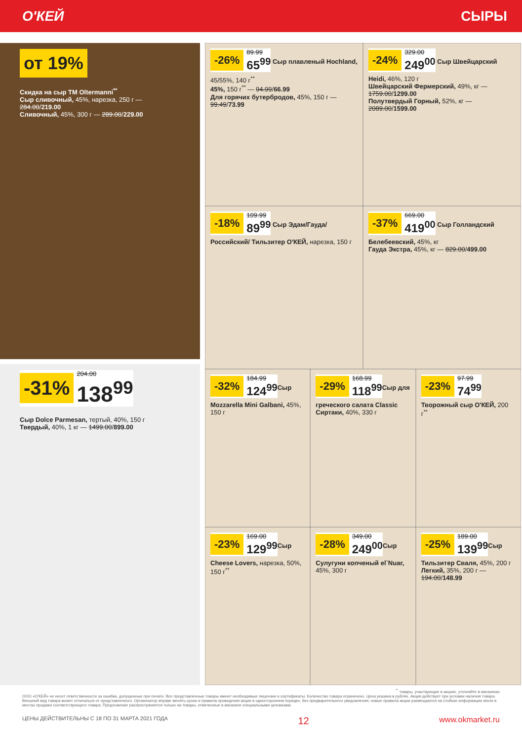О'КЕЙ СЫРЫ
от 19%
Скидка на сыр ТМ Oltermanni<sup>**</sup>
Сыр сливочный, 45%, нарезка, 250 г — 284.00/219.00
Сливочный, 45%, 300 г — 289.00/229.00
-31% 204.00
138<sup>99</sup>
Сыр Dolce Parmesan, тертый, 40%, 150 г
Твердый, 40%, 1 кг — 1499.00/899.00
-26% 89.99
65<sup>99</sup>
Сыр плавленый Hochland, 45/55%, 140 г<sup>**</sup>
45%, 150 г<sup>**</sup> — 94.99/66.99
Для горячих бутербродов, 45%, 150 г — 99.49/73.99
-24% 329.00
249<sup>00</sup>
Сыр Швейцарский Heidi, 46%, 120 г
Швейцарский Фермерский, 49%, кг — 1759.00/1299.00
Полутвердый Горный, 52%, кг — 2089.00/1599.00
-18% 109.99
89<sup>99</sup>
Сыр Эдам/Гауда/ Российский/ Тильзитер О'КЕЙ, нарезка, 150 г
-37% 669.00
419<sup>00</sup>
Сыр Голландский Белебеевский, 45%, кг
Гауда Экстра, 45%, кг — 829.00/499.00
-32% 184.99
124<sup>99</sup>
Сыр Mozzarella Mini Galbani, 45%, 150 г
-29% 168.99
118<sup>99</sup>
Сыр для греческого салата Classic Сиртаки, 40%, 330 г
-23% 97.99
74<sup>99</sup>
Творожный сыр О'КЕЙ, 200 г<sup>**</sup>
-23% 169.00
129<sup>99</sup>
Сыр Cheese Lovers, нарезка, 50%, 150 г<sup>**</sup>
-28% 349.00
249<sup>00</sup>
Сыр Сулугуни копченый el`Nuar, 45%, 300 г
-25% 189.00
139<sup>99</sup>
Сыр Тильзитер Сваля, 45%, 200 г
Легкий, 35%, 200 г — 194.00/148.99
<sup>**</sup> товары, участвующие в акциях, уточняйте в магазинах
ООО «О'КЕЙ» не несет ответственности за ошибки, допущенные при печати. Все представленные товары имеют необходимые лицензии и сертификаты. Количество товара ограничено. Цена указана в рублях. Акция действует при условии наличия товара. Внешний вид товара может отличаться от представленного. Организатор вправе менять сроки и правила проведения акции в одностороннем порядке, без предварительного уведомления; новые правила акции размещаются на стойках информации и/или в местах продажи соответствующего товара. Предложение распространяется только на товары, отмеченные в магазине специальными ценниками.
ЦЕНЫ ДЕЙСТВИТЕЛЬНЫ С 18 ПО 31 МАРТА 2021 ГОДА 12 www.okmarket.ru